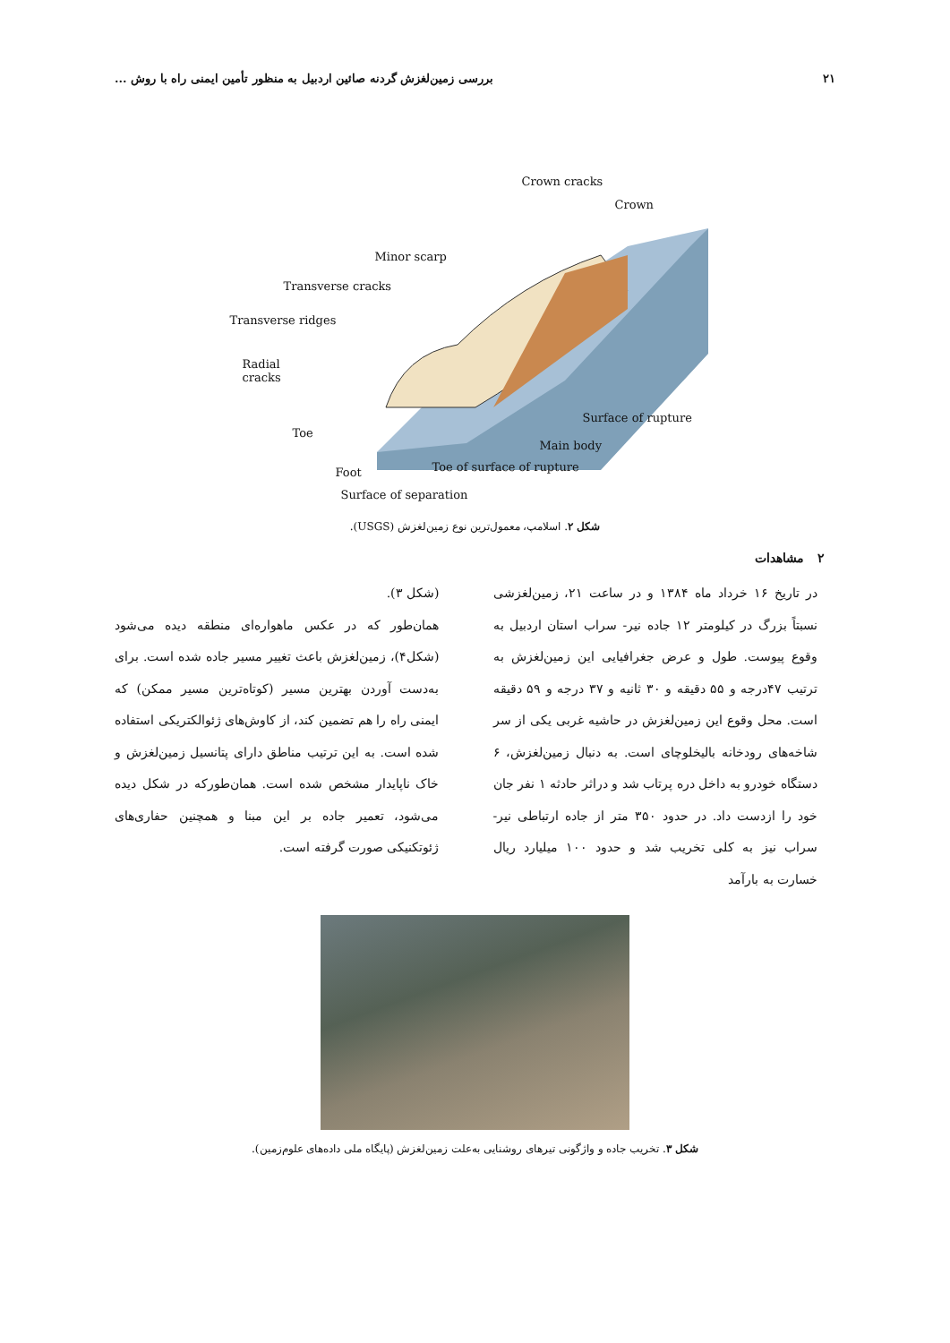۲۱ بررسی زمین‌لغزش گردنه صائین اردبیل به منظور تأمین ایمنی راه با روش ...
Crown cracks
Crown
Minor scarp
Transverse cracks
Transverse ridges
Radial
cracks
Surface of rupture
Toe
Main body
Toe of surface of rupture
Foot
Surface of separation
شکل ۲. اسلامپ، معمول‌ترین نوع زمین‌لغزش (USGS).
۲ مشاهدات
در تاریخ ۱۶ خرداد ماه ۱۳۸۴ و در ساعت ۲۱، زمین‌لغزشی نسبتاً بزرگ در کیلومتر ۱۲ جاده نیر- سراب استان اردبیل به وقوع پیوست. طول و عرض جغرافیایی این زمین‌لغزش به ترتیب ۴۷درجه و ۵۵ دقیقه و ۳۰ ثانیه و ۳۷ درجه و ۵۹ دقیقه است. محل وقوع این زمین‌لغزش در حاشیه غربی یکی از سر شاخه‌های رودخانه بالیخلوچای است. به دنبال زمین‌لغزش، ۶ دستگاه خودرو به داخل دره پرتاب شد و دراثر حادثه ۱ نفر جان خود را ازدست داد. در حدود ۳۵۰ متر از جاده ارتباطی نیر- سراب نیز به کلی تخریب شد و حدود ۱۰۰ میلیارد ریال خسارت به بارآمد
(شکل ۳).
همان‌طور که در عکس ماهواره‌ای منطقه دیده می‌شود (شکل۴)، زمین‌لغزش باعث تغییر مسیر جاده شده است. برای به‌دست آوردن بهترین مسیر (کوتاه‌ترین مسیر ممکن) که ایمنی راه را هم تضمین کند، از کاوش‌های ژئوالکتریکی استفاده شده است. به این ترتیب مناطق دارای پتانسیل زمین‌لغزش و خاک ناپایدار مشخص شده است. همان‌طورکه در شکل دیده می‌شود، تعمیر جاده بر این مبنا و همچنین حفاری‌های ژئوتکنیکی صورت گرفته است.
شکل ۳. تخریب جاده و واژگونی تیرهای روشنایی به‌علت زمین‌لغزش (پایگاه ملی داده‌های علوم‌زمین).